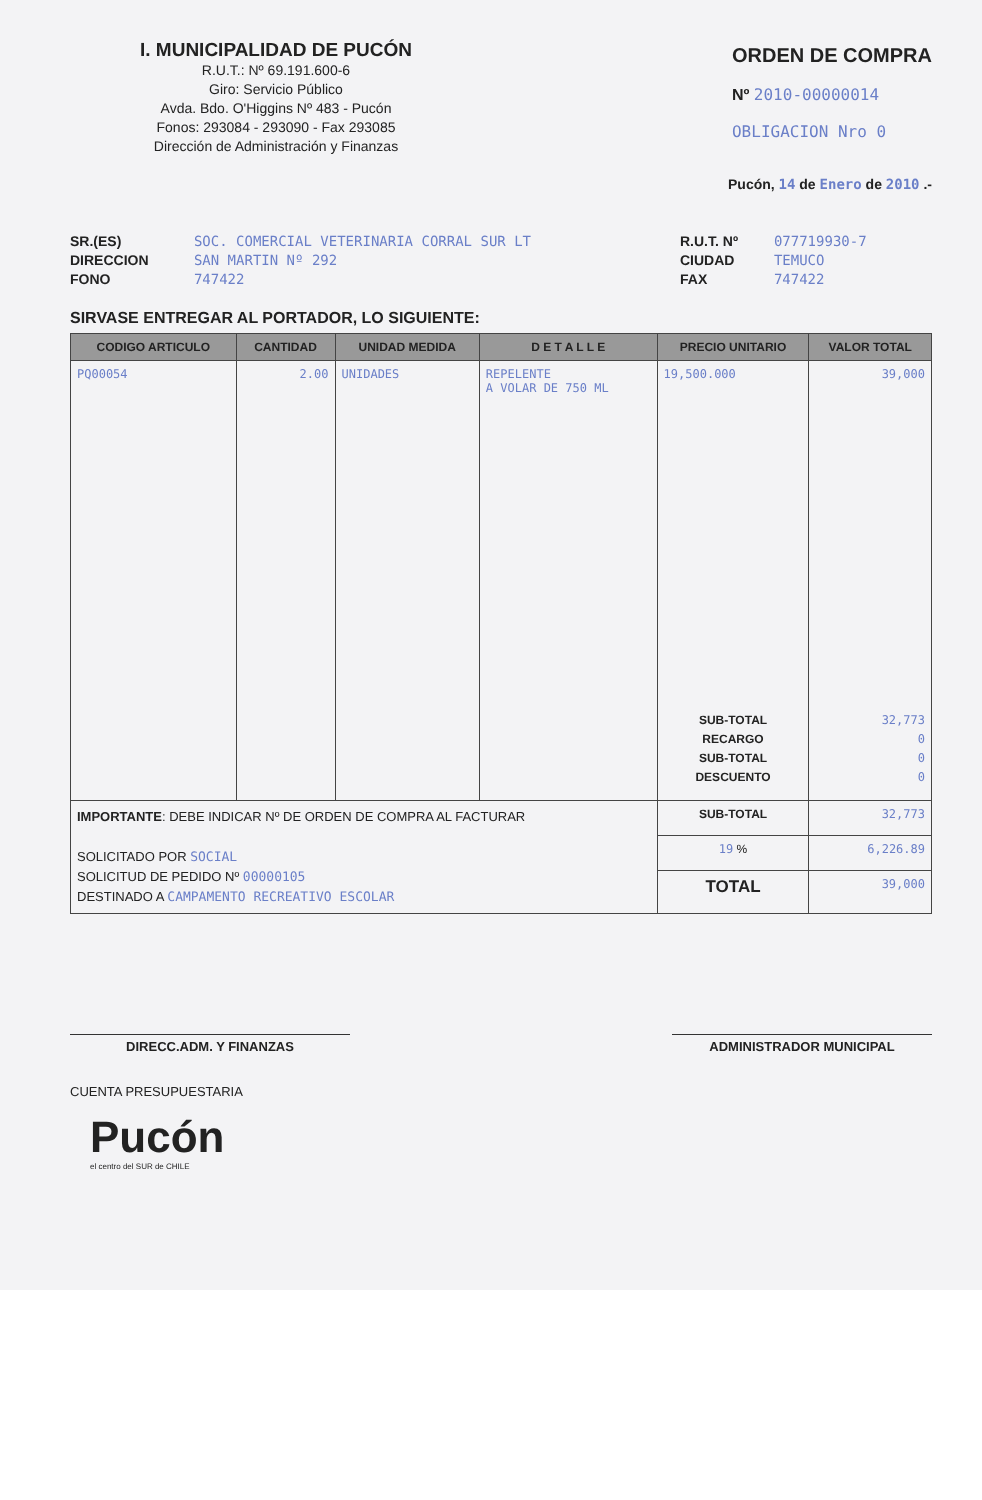I. MUNICIPALIDAD DE PUCÓN
R.U.T.: Nº 69.191.600-6
Giro: Servicio Público
Avda. Bdo. O'Higgins Nº 483 - Pucón
Fonos: 293084 - 293090 - Fax 293085
Dirección de Administración y Finanzas
ORDEN DE COMPRA
Nº 2010-00000014
OBLIGACION Nro 0
Pucón, 14 de Enero de 2010 .-
SR.(ES) SOC. COMERCIAL VETERINARIA CORRAL SUR LT
DIRECCION SAN MARTIN Nº 292
FONO 747422
R.U.T. Nº 077719930-7
CIUDAD TEMUCO
FAX 747422
SIRVASE ENTREGAR AL PORTADOR, LO SIGUIENTE:
| CODIGO ARTICULO | CANTIDAD | UNIDAD MEDIDA | D E T A L L E | PRECIO UNITARIO | VALOR TOTAL |
| --- | --- | --- | --- | --- | --- |
| PQ00054 | 2.00 | UNIDADES | REPELENTE A VOLAR DE 750 ML | 19,500.000 SUB-TOTAL RECARGO SUB-TOTAL DESCUENTO | 39,000 32,773 0 0 0 |
| IMPORTANTE : DEBE INDICAR Nº DE ORDEN DE COMPRA AL FACTURAR SOLICITADO POR SOCIAL SOLICITUD DE PEDIDO Nº 00000105 DESTINADO A CAMPAMENTO RECREATIVO ESCOLAR | | | | SUB-TOTAL | 32,773 |
| | | | | 19 % | 6,226.89 |
| | | | | TOTAL | 39,000 |
DIRECC.ADM. Y FINANZAS ADMINISTRADOR MUNICIPAL
CUENTA PRESUPUESTARIA
Pucón
el centro del SUR de CHILE